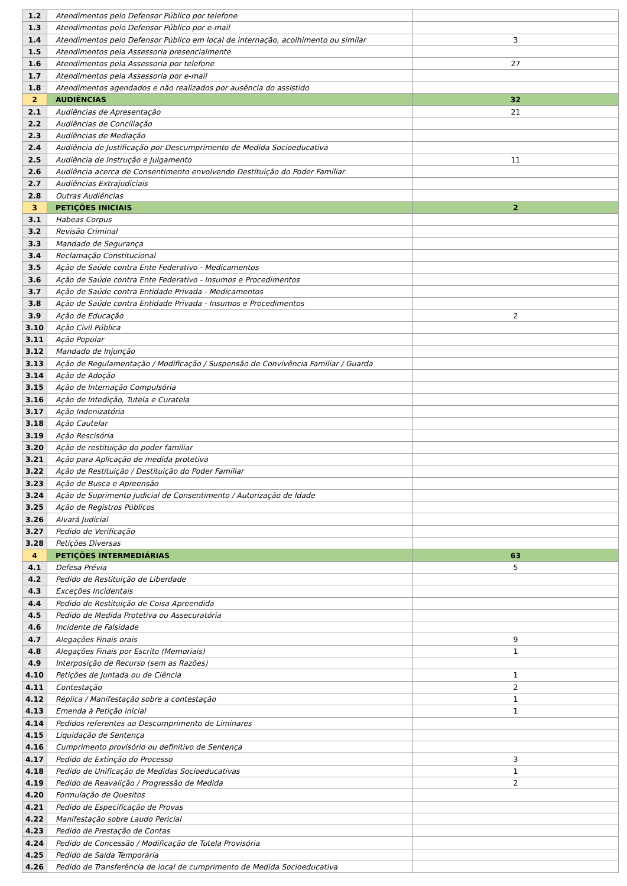| 1.2 | Atendimentos pelo Defensor Público por telefone | |
| 1.3 | Atendimentos pelo Defensor Público por e-mail | |
| 1.4 | Atendimentos pelo Defensor Público em local de internação, acolhimento ou similar | 3 |
| 1.5 | Atendimentos pela Assessoria presencialmente | |
| 1.6 | Atendimentos pela Assessoria por telefone | 27 |
| 1.7 | Atendimentos pela Assessoria por e-mail | |
| 1.8 | Atendimentos agendados e não realizados por ausência do assistido | |
| 2 | AUDIÊNCIAS | 32 |
| 2.1 | Audiências de Apresentação | 21 |
| 2.2 | Audiências de Conciliação | |
| 2.3 | Audiências de Mediação | |
| 2.4 | Audiência de Justificação por Descumprimento de Medida Socioeducativa | |
| 2.5 | Audiência de Instrução e Julgamento | 11 |
| 2.6 | Audiência acerca de Consentimento envolvendo Destituição do Poder Familiar | |
| 2.7 | Audiências Extrajudiciais | |
| 2.8 | Outras Audiências | |
| 3 | PETIÇÕES INICIAIS | 2 |
| 3.1 | Habeas Corpus | |
| 3.2 | Revisão Criminal | |
| 3.3 | Mandado de Segurança | |
| 3.4 | Reclamação Constitucional | |
| 3.5 | Ação de Saúde contra Ente Federativo - Medicamentos | |
| 3.6 | Ação de Saúde contra Ente Federativo - Insumos e Procedimentos | |
| 3.7 | Ação de Saúde contra Entidade Privada - Medicamentos | |
| 3.8 | Ação de Saúde contra Entidade Privada - Insumos e Procedimentos | |
| 3.9 | Ação de Educação | 2 |
| 3.10 | Ação Civil Pública | |
| 3.11 | Ação Popular | |
| 3.12 | Mandado de Injunção | |
| 3.13 | Ação de Regulamentação / Modificação / Suspensão de Convivência Familiar / Guarda | |
| 3.14 | Ação de Adoção | |
| 3.15 | Ação de Internação Compulsória | |
| 3.16 | Ação de Intedição, Tutela e Curatela | |
| 3.17 | Ação Indenizatória | |
| 3.18 | Ação Cautelar | |
| 3.19 | Ação Rescisória | |
| 3.20 | Ação de restituição do poder familiar | |
| 3.21 | Ação para Aplicação de medida protetiva | |
| 3.22 | Ação de Restituição / Destituição do Poder Familiar | |
| 3.23 | Ação de Busca e Apreensão | |
| 3.24 | Ação de Suprimento Judicial de Consentimento / Autorização de Idade | |
| 3.25 | Ação de Registros Públicos | |
| 3.26 | Alvará Judicial | |
| 3.27 | Pedido de Verificação | |
| 3.28 | Petições Diversas | |
| 4 | PETIÇÕES INTERMEDIÁRIAS | 63 |
| 4.1 | Defesa Prévia | 5 |
| 4.2 | Pedido de Restituição de Liberdade | |
| 4.3 | Exceções Incidentais | |
| 4.4 | Pedido de Restituição de Coisa Apreendida | |
| 4.5 | Pedido de Medida Protetiva ou Assecuratória | |
| 4.6 | Incidente de Falsidade | |
| 4.7 | Alegações Finais orais | 9 |
| 4.8 | Alegações Finais por Escrito (Memoriais) | 1 |
| 4.9 | Interposição de Recurso (sem as Razões) | |
| 4.10 | Petições de Juntada ou de Ciência | 1 |
| 4.11 | Contestação | 2 |
| 4.12 | Réplica / Manifestação sobre a contestação | 1 |
| 4.13 | Emenda à Petição inicial | 1 |
| 4.14 | Pedidos referentes ao Descumprimento de Liminares | |
| 4.15 | Liquidação de Sentença | |
| 4.16 | Cumprimento provisório ou definitivo de Sentença | |
| 4.17 | Pedido de Extinção do Processo | 3 |
| 4.18 | Pedido de Unificação de Medidas Socioeducativas | 1 |
| 4.19 | Pedido de Reavalição / Progressão de Medida | 2 |
| 4.20 | Formulação de Quesitos | |
| 4.21 | Pedido de Especificação de Provas | |
| 4.22 | Manifestação sobre Laudo Pericial | |
| 4.23 | Pedido de Prestação de Contas | |
| 4.24 | Pedido de Concessão / Modificação de Tutela Provisória | |
| 4.25 | Pedido de Saída Temporária | |
| 4.26 | Pedido de Transferência de local de cumprimento de Medida Socioeducativa | |